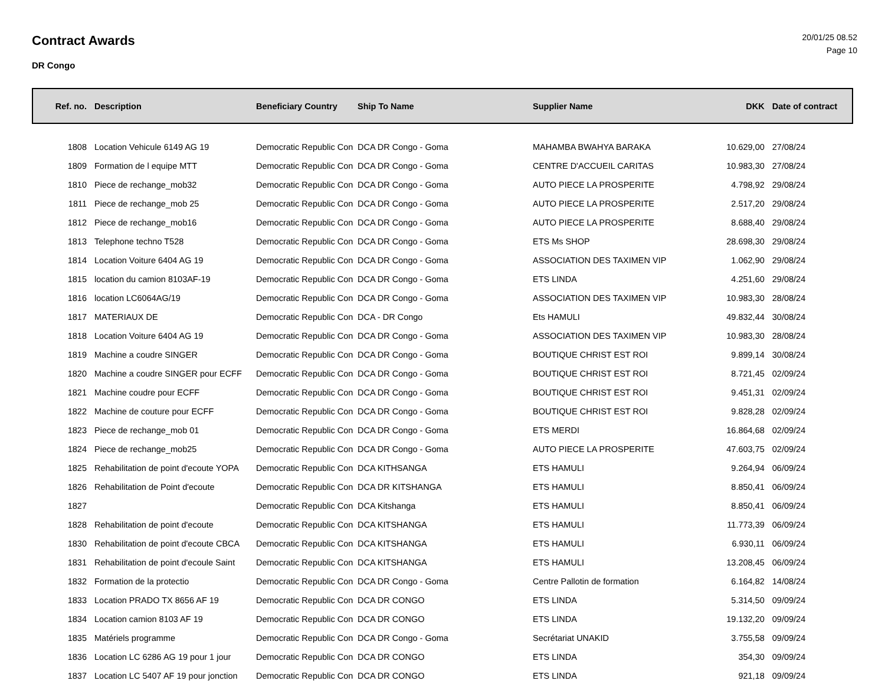Contract Awards
DR Congo
20/01/25 08.52
Page 10
| Ref. no. | Description | Beneficiary Country | Ship To Name | Supplier Name | DKK | Date of contract |
| --- | --- | --- | --- | --- | --- | --- |
| 1808 | Location Vehicule 6149 AG 19 | Democratic Republic Con | DCA DR Congo - Goma | MAHAMBA BWAHYA BARAKA | 10.629,00 | 27/08/24 |
| 1809 | Formation de l equipe MTT | Democratic Republic Con | DCA DR Congo - Goma | CENTRE D'ACCUEIL CARITAS | 10.983,30 | 27/08/24 |
| 1810 | Piece de rechange_mob32 | Democratic Republic Con | DCA DR Congo - Goma | AUTO PIECE LA PROSPERITE | 4.798,92 | 29/08/24 |
| 1811 | Piece de rechange_mob 25 | Democratic Republic Con | DCA DR Congo - Goma | AUTO PIECE LA PROSPERITE | 2.517,20 | 29/08/24 |
| 1812 | Piece de rechange_mob16 | Democratic Republic Con | DCA DR Congo - Goma | AUTO PIECE LA PROSPERITE | 8.688,40 | 29/08/24 |
| 1813 | Telephone techno T528 | Democratic Republic Con | DCA DR Congo - Goma | ETS Ms SHOP | 28.698,30 | 29/08/24 |
| 1814 | Location Voiture 6404 AG 19 | Democratic Republic Con | DCA DR Congo - Goma | ASSOCIATION DES TAXIMEN VIP | 1.062,90 | 29/08/24 |
| 1815 | location du camion 8103AF-19 | Democratic Republic Con | DCA DR Congo - Goma | ETS LINDA | 4.251,60 | 29/08/24 |
| 1816 | location LC6064AG/19 | Democratic Republic Con | DCA DR Congo - Goma | ASSOCIATION DES TAXIMEN VIP | 10.983,30 | 28/08/24 |
| 1817 | MATERIAUX DE | Democratic Republic Con | DCA - DR Congo | Ets HAMULI | 49.832,44 | 30/08/24 |
| 1818 | Location Voiture 6404 AG 19 | Democratic Republic Con | DCA DR Congo - Goma | ASSOCIATION DES TAXIMEN VIP | 10.983,30 | 28/08/24 |
| 1819 | Machine a coudre SINGER | Democratic Republic Con | DCA DR Congo - Goma | BOUTIQUE CHRIST EST ROI | 9.899,14 | 30/08/24 |
| 1820 | Machine a coudre SINGER pour ECFF | Democratic Republic Con | DCA DR Congo - Goma | BOUTIQUE CHRIST EST ROI | 8.721,45 | 02/09/24 |
| 1821 | Machine coudre pour ECFF | Democratic Republic Con | DCA DR Congo - Goma | BOUTIQUE CHRIST EST ROI | 9.451,31 | 02/09/24 |
| 1822 | Machine de couture pour ECFF | Democratic Republic Con | DCA DR Congo - Goma | BOUTIQUE CHRIST EST ROI | 9.828,28 | 02/09/24 |
| 1823 | Piece de rechange_mob 01 | Democratic Republic Con | DCA DR Congo - Goma | ETS MERDI | 16.864,68 | 02/09/24 |
| 1824 | Piece de rechange_mob25 | Democratic Republic Con | DCA DR Congo - Goma | AUTO PIECE LA PROSPERITE | 47.603,75 | 02/09/24 |
| 1825 | Rehabilitation de point d'ecoute YOPA | Democratic Republic Con | DCA KITHSANGA | ETS HAMULI | 9.264,94 | 06/09/24 |
| 1826 | Rehabilitation de Point d'ecoute | Democratic Republic Con | DCA DR KITSHANGA | ETS HAMULI | 8.850,41 | 06/09/24 |
| 1827 | | Democratic Republic Con | DCA Kitshanga | ETS HAMULI | 8.850,41 | 06/09/24 |
| 1828 | Rehabilitation de point d'ecoute | Democratic Republic Con | DCA KITSHANGA | ETS HAMULI | 11.773,39 | 06/09/24 |
| 1830 | Rehabilitation de point d'ecoute CBCA | Democratic Republic Con | DCA KITSHANGA | ETS HAMULI | 6.930,11 | 06/09/24 |
| 1831 | Rehabilitation de point d'ecoule Saint | Democratic Republic Con | DCA KITSHANGA | ETS HAMULI | 13.208,45 | 06/09/24 |
| 1832 | Formation de la protectio | Democratic Republic Con | DCA DR Congo - Goma | Centre Pallotin de formation | 6.164,82 | 14/08/24 |
| 1833 | Location PRADO TX 8656 AF 19 | Democratic Republic Con | DCA DR CONGO | ETS LINDA | 5.314,50 | 09/09/24 |
| 1834 | Location camion 8103 AF 19 | Democratic Republic Con | DCA DR CONGO | ETS LINDA | 19.132,20 | 09/09/24 |
| 1835 | Matériels programme | Democratic Republic Con | DCA DR Congo - Goma | Secrétariat UNAKID | 3.755,58 | 09/09/24 |
| 1836 | Location LC 6286 AG 19 pour 1 jour | Democratic Republic Con | DCA DR CONGO | ETS LINDA | 354,30 | 09/09/24 |
| 1837 | Location LC 5407 AF 19 pour jonction | Democratic Republic Con | DCA DR CONGO | ETS LINDA | 921,18 | 09/09/24 |